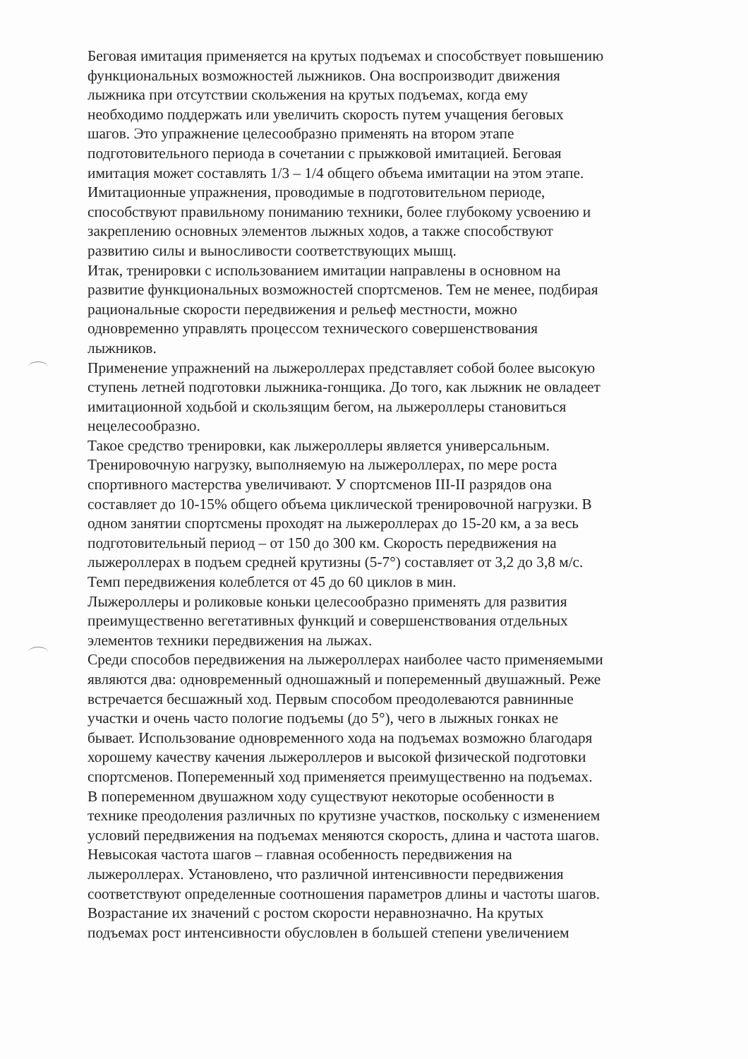Беговая имитация применяется на крутых подъемах и способствует повышению
функциональных возможностей лыжников. Она воспроизводит движения
лыжника при отсутствии скольжения на крутых подъемах, когда ему
необходимо поддержать или увеличить скорость путем учащения беговых
шагов. Это упражнение целесообразно применять на втором этапе
подготовительного периода в сочетании с прыжковой имитацией. Беговая
имитация может составлять 1/3 – 1/4 общего объема имитации на этом этапе.
Имитационные упражнения, проводимые в подготовительном периоде,
способствуют правильному пониманию техники, более глубокому усвоению и
закреплению основных элементов лыжных ходов, а также способствуют
развитию силы и выносливости соответствующих мышц.
Итак, тренировки с использованием имитации направлены в основном на
развитие функциональных возможностей спортсменов. Тем не менее, подбирая
рациональные скорости передвижения и рельеф местности, можно
одновременно управлять процессом технического совершенствования
лыжников.
Применение упражнений на лыжероллерах представляет собой более высокую
ступень летней подготовки лыжника-гонщика. До того, как лыжник не овладеет
имитационной ходьбой и скользящим бегом, на лыжероллеры становиться
нецелесообразно.
Такое средство тренировки, как лыжероллеры является универсальным.
Тренировочную нагрузку, выполняемую на лыжероллерах, по мере роста
спортивного мастерства увеличивают. У спортсменов III-II разрядов она
составляет до 10-15% общего объема циклической тренировочной нагрузки. В
одном занятии спортсмены проходят на лыжероллерах до 15-20 км, а за весь
подготовительный период – от 150 до 300 км. Скорость передвижения на
лыжероллерах в подъем средней крутизны (5-7°) составляет от 3,2 до 3,8 м/с.
Темп передвижения колеблется от 45 до 60 циклов в мин.
Лыжероллеры и роликовые коньки целесообразно применять для развития
преимущественно вегетативных функций и совершенствования отдельных
элементов техники передвижения на лыжах.
Среди способов передвижения на лыжероллерах наиболее часто применяемыми
являются два: одновременный одношажный и попеременный двушажный. Реже
встречается бесшажный ход. Первым способом преодолеваются равнинные
участки и очень часто пологие подъемы (до 5°), чего в лыжных гонках не
бывает. Использование одновременного хода на подъемах возможно благодаря
хорошему качеству качения лыжероллеров и высокой физической подготовки
спортсменов. Попеременный ход применяется преимущественно на подъемах.
В попеременном двушажном ходу существуют некоторые особенности в
технике преодоления различных по крутизне участков, поскольку с изменением
условий передвижения на подъемах меняются скорость, длина и частота шагов.
Невысокая частота шагов – главная особенность передвижения на
лыжероллерах. Установлено, что различной интенсивности передвижения
соответствуют определенные соотношения параметров длины и частоты шагов.
Возрастание их значений с ростом скорости неравнозначно. На крутых
подъемах рост интенсивности обусловлен в большей степени увеличением